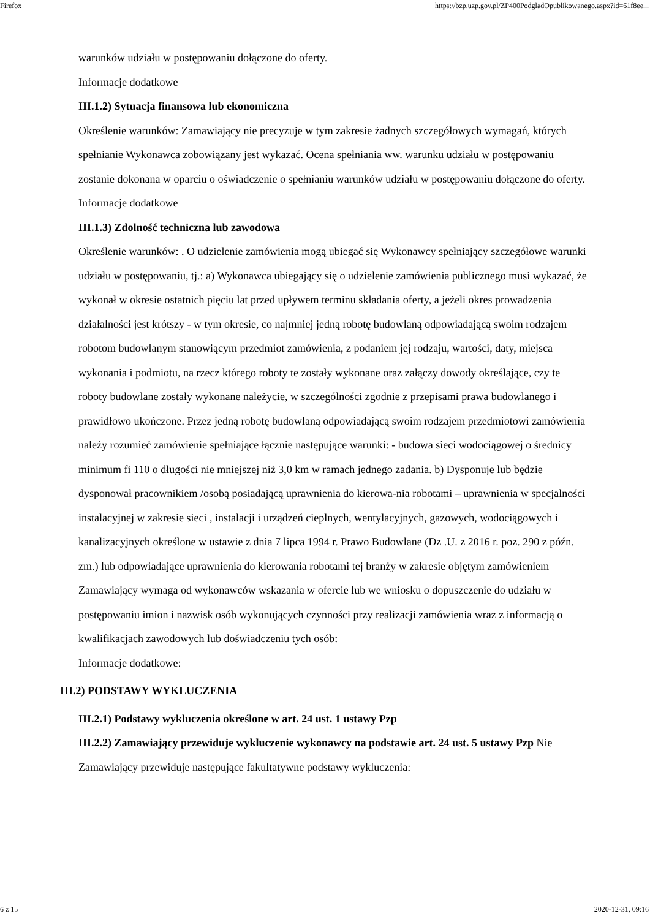Firefox https://bzp.uzp.gov.pl/ZP400PodgladOpublikowanego.aspx?id=61f8ee...
warunków udziału w postępowaniu dołączone do oferty.
Informacje dodatkowe
III.1.2) Sytuacja finansowa lub ekonomiczna
Określenie warunków: Zamawiający nie precyzuje w tym zakresie żadnych szczegółowych wymagań, których spełnianie Wykonawca zobowiązany jest wykazać. Ocena spełniania ww. warunku udziału w postępowaniu zostanie dokonana w oparciu o oświadczenie o spełnianiu warunków udziału w postępowaniu dołączone do oferty.
Informacje dodatkowe
III.1.3) Zdolność techniczna lub zawodowa
Określenie warunków: . O udzielenie zamówienia mogą ubiegać się Wykonawcy spełniający szczegółowe warunki udziału w postępowaniu, tj.: a) Wykonawca ubiegający się o udzielenie zamówienia publicznego musi wykazać, że wykonał w okresie ostatnich pięciu lat przed upływem terminu składania oferty, a jeżeli okres prowadzenia działalności jest krótszy - w tym okresie, co najmniej jedną robotę budowlaną odpowiadającą swoim rodzajem robotom budowlanym stanowiącym przedmiot zamówienia, z podaniem jej rodzaju, wartości, daty, miejsca wykonania i podmiotu, na rzecz którego roboty te zostały wykonane oraz załączy dowody określające, czy te roboty budowlane zostały wykonane należycie, w szczególności zgodnie z przepisami prawa budowlanego i prawidłowo ukończone. Przez jedną robotę budowlaną odpowiadającą swoim rodzajem przedmiotowi zamówienia należy rozumieć zamówienie spełniające łącznie następujące warunki: - budowa sieci wodociągowej o średnicy minimum fi 110 o długości nie mniejszej niż 3,0 km w ramach jednego zadania. b) Dysponuje lub będzie dysponował pracownikiem /osobą posiadającą uprawnienia do kierowa-nia robotami – uprawnienia w specjalności instalacyjnej w zakresie sieci , instalacji i urządzeń cieplnych, wentylacyjnych, gazowych, wodociągowych i kanalizacyjnych określone w ustawie z dnia 7 lipca 1994 r. Prawo Budowlane (Dz .U. z 2016 r. poz. 290 z późn. zm.) lub odpowiadające uprawnienia do kierowania robotami tej branży w zakresie objętym zamówieniem
Zamawiający wymaga od wykonawców wskazania w ofercie lub we wniosku o dopuszczenie do udziału w postępowaniu imion i nazwisk osób wykonujących czynności przy realizacji zamówienia wraz z informacją o kwalifikacjach zawodowych lub doświadczeniu tych osób:
Informacje dodatkowe:
III.2) PODSTAWY WYKLUCZENIA
III.2.1) Podstawy wykluczenia określone w art. 24 ust. 1 ustawy Pzp
III.2.2) Zamawiający przewiduje wykluczenie wykonawcy na podstawie art. 24 ust. 5 ustawy Pzp Nie Zamawiający przewiduje następujące fakultatywne podstawy wykluczenia:
6 z 15 2020-12-31, 09:16